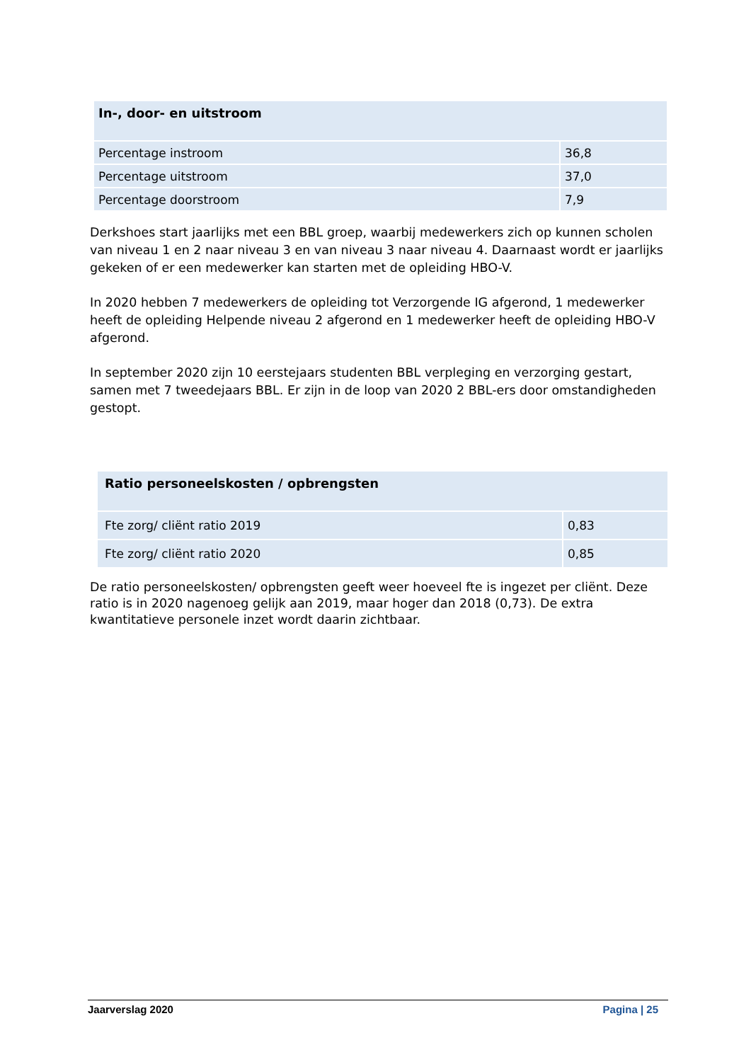| In-, door- en uitstroom | |
| --- | --- |
| Percentage instroom | 36,8 |
| Percentage uitstroom | 37,0 |
| Percentage doorstroom | 7,9 |
Derkshoes start jaarlijks met een BBL groep, waarbij medewerkers zich op kunnen scholen van niveau 1 en 2 naar niveau 3 en van niveau 3 naar niveau 4. Daarnaast wordt er jaarlijks gekeken of er een medewerker kan starten met de opleiding HBO-V.
In 2020 hebben 7 medewerkers de opleiding tot Verzorgende IG afgerond, 1 medewerker heeft de opleiding Helpende niveau 2 afgerond en 1 medewerker heeft de opleiding HBO-V afgerond.
In september 2020 zijn 10 eerstejaars studenten BBL verpleging en verzorging gestart, samen met 7 tweedejaars BBL. Er zijn in de loop van 2020 2 BBL-ers door omstandigheden gestopt.
| Ratio personeelskosten / opbrengsten | |
| --- | --- |
| Fte zorg/ cliënt ratio 2019 | 0,83 |
| Fte zorg/ cliënt ratio 2020 | 0,85 |
De ratio personeelskosten/ opbrengsten geeft weer hoeveel fte is ingezet per cliënt. Deze ratio is in 2020 nagenoeg gelijk aan 2019, maar hoger dan 2018 (0,73). De extra kwantitatieve personele inzet wordt daarin zichtbaar.
Jaarverslag 2020 Pagina | 25